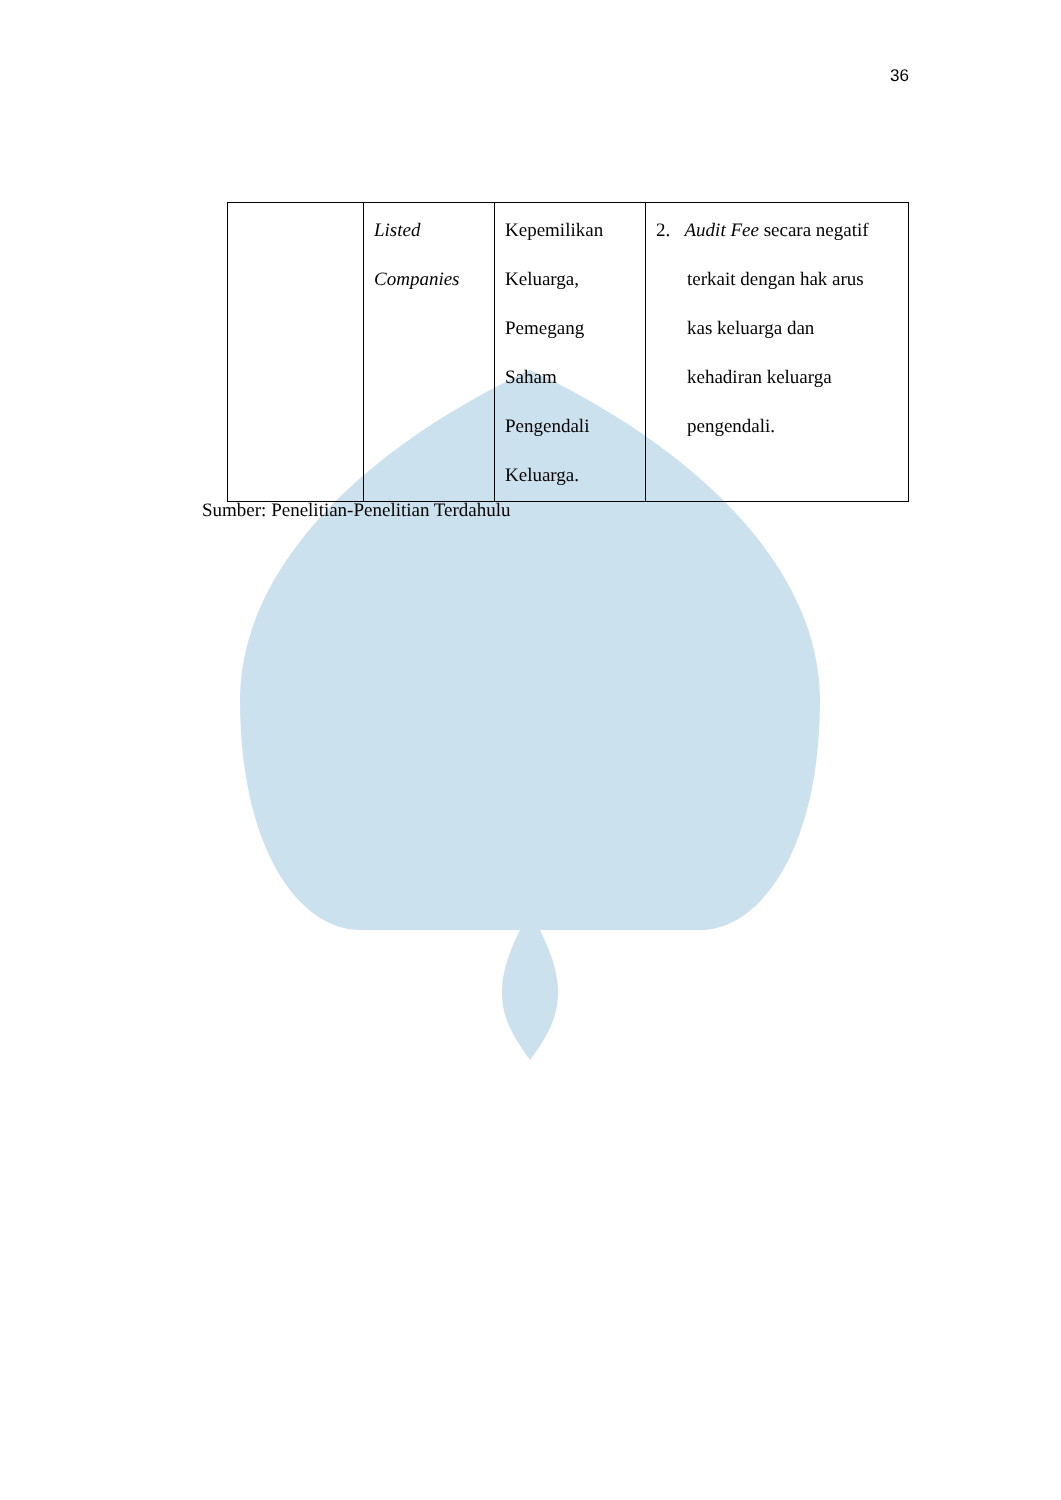36
| | Listed Companies | Kepemilikan Keluarga, Pemegang Saham Pengendali Keluarga. | 2. Audit Fee secara negatif terkait dengan hak arus kas keluarga dan kehadiran keluarga pengendali. |
Sumber: Penelitian-Penelitian Terdahulu